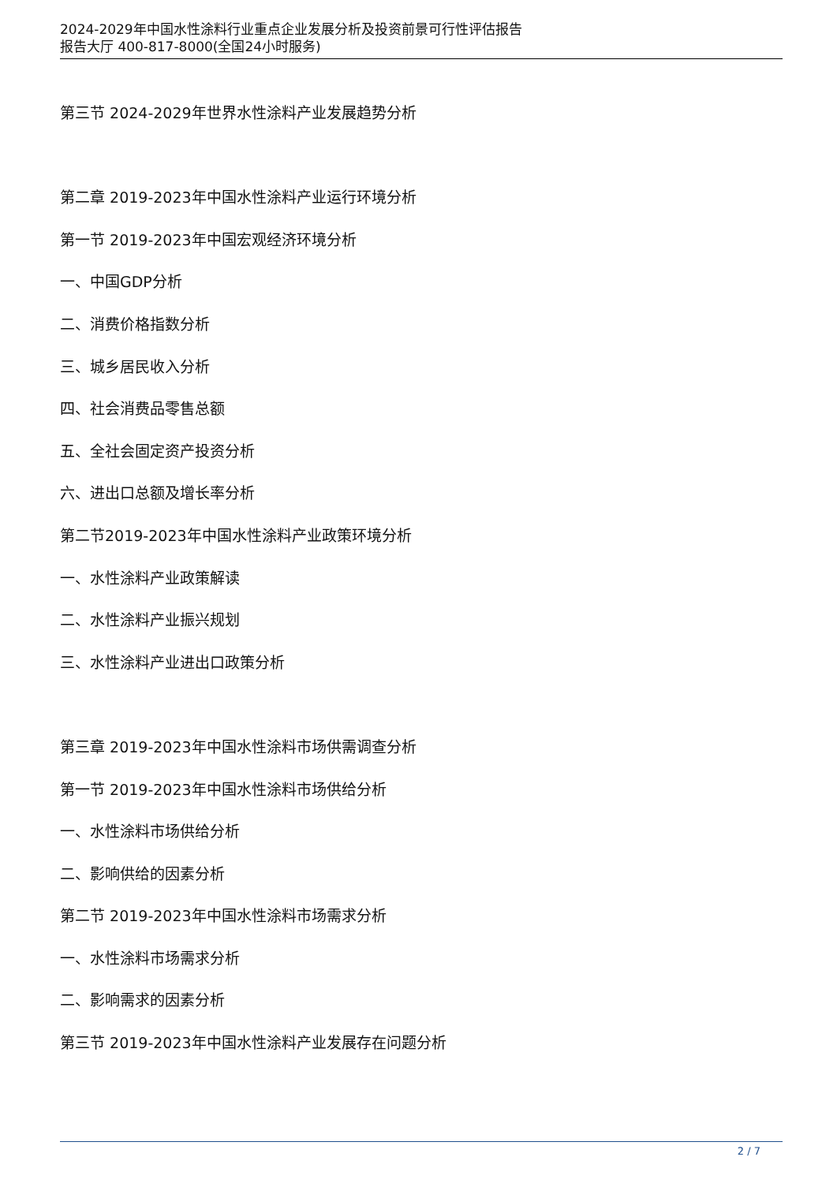2024-2029年中国水性涂料行业重点企业发展分析及投资前景可行性评估报告
报告大厅 400-817-8000(全国24小时服务)
第三节 2024-2029年世界水性涂料产业发展趋势分析
第二章 2019-2023年中国水性涂料产业运行环境分析
第一节 2019-2023年中国宏观经济环境分析
一、中国GDP分析
二、消费价格指数分析
三、城乡居民收入分析
四、社会消费品零售总额
五、全社会固定资产投资分析
六、进出口总额及增长率分析
第二节2019-2023年中国水性涂料产业政策环境分析
一、水性涂料产业政策解读
二、水性涂料产业振兴规划
三、水性涂料产业进出口政策分析
第三章 2019-2023年中国水性涂料市场供需调查分析
第一节 2019-2023年中国水性涂料市场供给分析
一、水性涂料市场供给分析
二、影响供给的因素分析
第二节 2019-2023年中国水性涂料市场需求分析
一、水性涂料市场需求分析
二、影响需求的因素分析
第三节 2019-2023年中国水性涂料产业发展存在问题分析
2 / 7